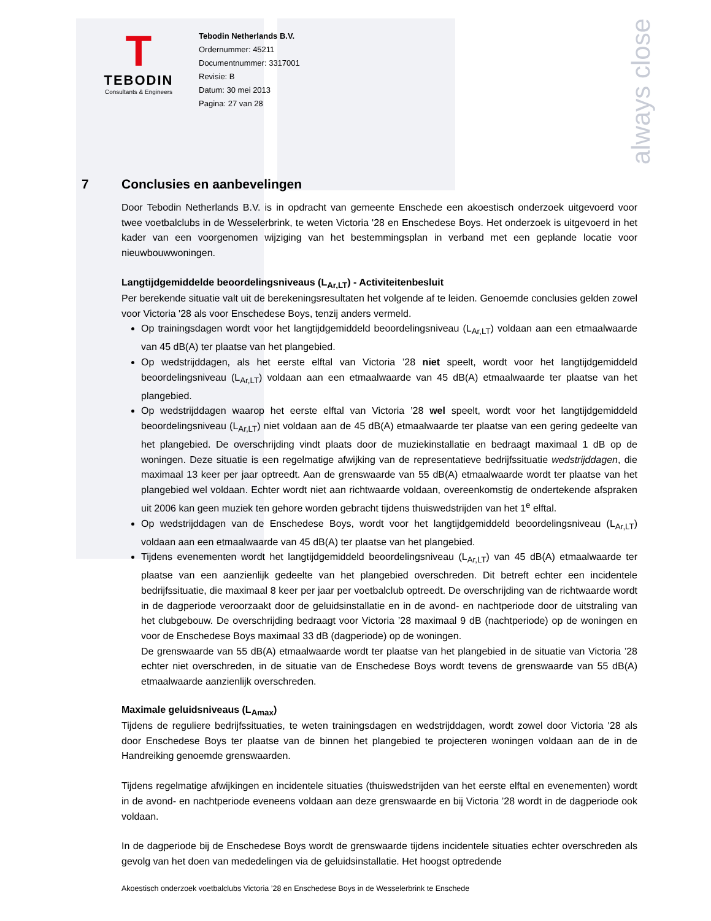always close
T
TEBODIN
Consultants & Engineers
Tebodin Netherlands B.V.
Ordernummer: 45211
Documentnummer: 3317001
Revisie: B
Datum: 30 mei 2013
Pagina: 27 van 28
7 Conclusies en aanbevelingen
Door Tebodin Netherlands B.V. is in opdracht van gemeente Enschede een akoestisch onderzoek uitgevoerd voor twee voetbalclubs in de Wesselerbrink, te weten Victoria '28 en Enschedese Boys. Het onderzoek is uitgevoerd in het kader van een voorgenomen wijziging van het bestemmingsplan in verband met een geplande locatie voor nieuwbouwwoningen.
Langtijdgemiddelde beoordelingsniveaus (L<sub>Ar,LT</sub>) - Activiteitenbesluit
Per berekende situatie valt uit de berekeningsresultaten het volgende af te leiden. Genoemde conclusies gelden zowel voor Victoria '28 als voor Enschedese Boys, tenzij anders vermeld.
Op trainingsdagen wordt voor het langtijdgemiddeld beoordelingsniveau (L<sub>Ar,LT</sub>) voldaan aan een etmaalwaarde van 45 dB(A) ter plaatse van het plangebied.
Op wedstrijddagen, als het eerste elftal van Victoria ’28 niet speelt, wordt voor het langtijdgemiddeld beoordelingsniveau (L<sub>Ar,LT</sub>) voldaan aan een etmaalwaarde van 45 dB(A) etmaalwaarde ter plaatse van het plangebied.
Op wedstrijddagen waarop het eerste elftal van Victoria ’28 wel speelt, wordt voor het langtijdgemiddeld beoordelingsniveau (L<sub>Ar,LT</sub>) niet voldaan aan de 45 dB(A) etmaalwaarde ter plaatse van een gering gedeelte van het plangebied. De overschrijding vindt plaats door de muziekinstallatie en bedraagt maximaal 1 dB op de woningen. Deze situatie is een regelmatige afwijking van de representatieve bedrijfssituatie wedstrijddagen, die maximaal 13 keer per jaar optreedt. Aan de grenswaarde van 55 dB(A) etmaalwaarde wordt ter plaatse van het plangebied wel voldaan. Echter wordt niet aan richtwaarde voldaan, overeenkomstig de ondertekende afspraken uit 2006 kan geen muziek ten gehore worden gebracht tijdens thuiswedstrijden van het 1<sup>e</sup> elftal.
Op wedstrijddagen van de Enschedese Boys, wordt voor het langtijdgemiddeld beoordelingsniveau (L<sub>Ar,LT</sub>) voldaan aan een etmaalwaarde van 45 dB(A) ter plaatse van het plangebied.
Tijdens evenementen wordt het langtijdgemiddeld beoordelingsniveau (L<sub>Ar,LT</sub>) van 45 dB(A) etmaalwaarde ter plaatse van een aanzienlijk gedeelte van het plangebied overschreden. Dit betreft echter een incidentele bedrijfssituatie, die maximaal 8 keer per jaar per voetbalclub optreedt. De overschrijding van de richtwaarde wordt in de dagperiode veroorzaakt door de geluidsinstallatie en in de avond- en nachtperiode door de uitstraling van het clubgebouw. De overschrijding bedraagt voor Victoria ’28 maximaal 9 dB (nachtperiode) op de woningen en voor de Enschedese Boys maximaal 33 dB (dagperiode) op de woningen.
De grenswaarde van 55 dB(A) etmaalwaarde wordt ter plaatse van het plangebied in de situatie van Victoria ’28 echter niet overschreden, in de situatie van de Enschedese Boys wordt tevens de grenswaarde van 55 dB(A) etmaalwaarde aanzienlijk overschreden.
Maximale geluidsniveaus (L<sub>Amax</sub>)
Tijdens de reguliere bedrijfssituaties, te weten trainingsdagen en wedstrijddagen, wordt zowel door Victoria '28 als door Enschedese Boys ter plaatse van de binnen het plangebied te projecteren woningen voldaan aan de in de Handreiking genoemde grenswaarden.
Tijdens regelmatige afwijkingen en incidentele situaties (thuiswedstrijden van het eerste elftal en evenementen) wordt in de avond- en nachtperiode eveneens voldaan aan deze grenswaarde en bij Victoria ’28 wordt in de dagperiode ook voldaan.
In de dagperiode bij de Enschedese Boys wordt de grenswaarde tijdens incidentele situaties echter overschreden als gevolg van het doen van mededelingen via de geluidsinstallatie. Het hoogst optredende
Akoestisch onderzoek voetbalclubs Victoria ’28 en Enschedese Boys in de Wesselerbrink te Enschede